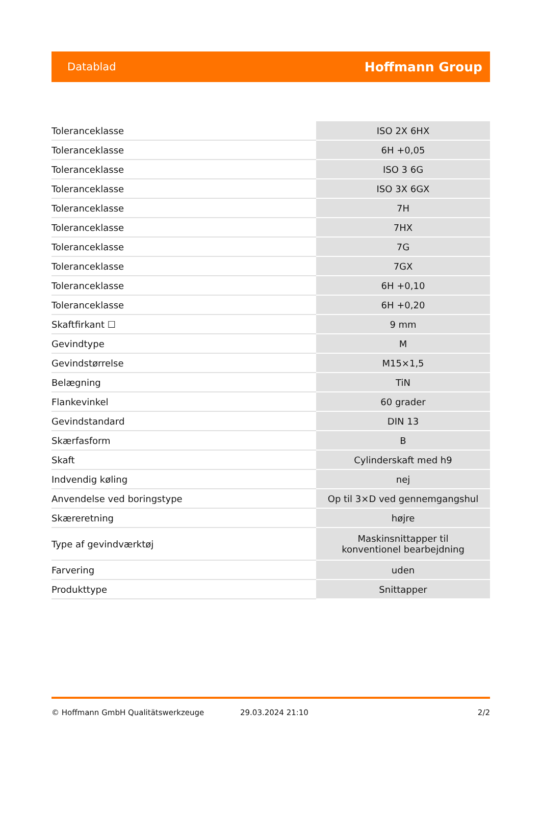Datablad Hoffmann Group
| Toleranceklasse | ISO 2X 6HX |
| Toleranceklasse | 6H +0,05 |
| Toleranceklasse | ISO 3 6G |
| Toleranceklasse | ISO 3X 6GX |
| Toleranceklasse | 7H |
| Toleranceklasse | 7HX |
| Toleranceklasse | 7G |
| Toleranceklasse | 7GX |
| Toleranceklasse | 6H +0,10 |
| Toleranceklasse | 6H +0,20 |
| Skaftfirkant ☐ | 9 mm |
| Gevindtype | M |
| Gevindstørrelse | M15×1,5 |
| Belægning | TiN |
| Flankevinkel | 60 grader |
| Gevindstandard | DIN 13 |
| Skærfasform | B |
| Skaft | Cylinderskaft med h9 |
| Indvendig køling | nej |
| Anvendelse ved boringstype | Op til 3×D ved gennemgangshul |
| Skæreretning | højre |
| Type af gevindværktøj | Maskinsnittapper til konventionel bearbejdning |
| Farvering | uden |
| Produkttype | Snittapper |
© Hoffmann GmbH Qualitätswerkzeuge 29.03.2024 21:10 2/2